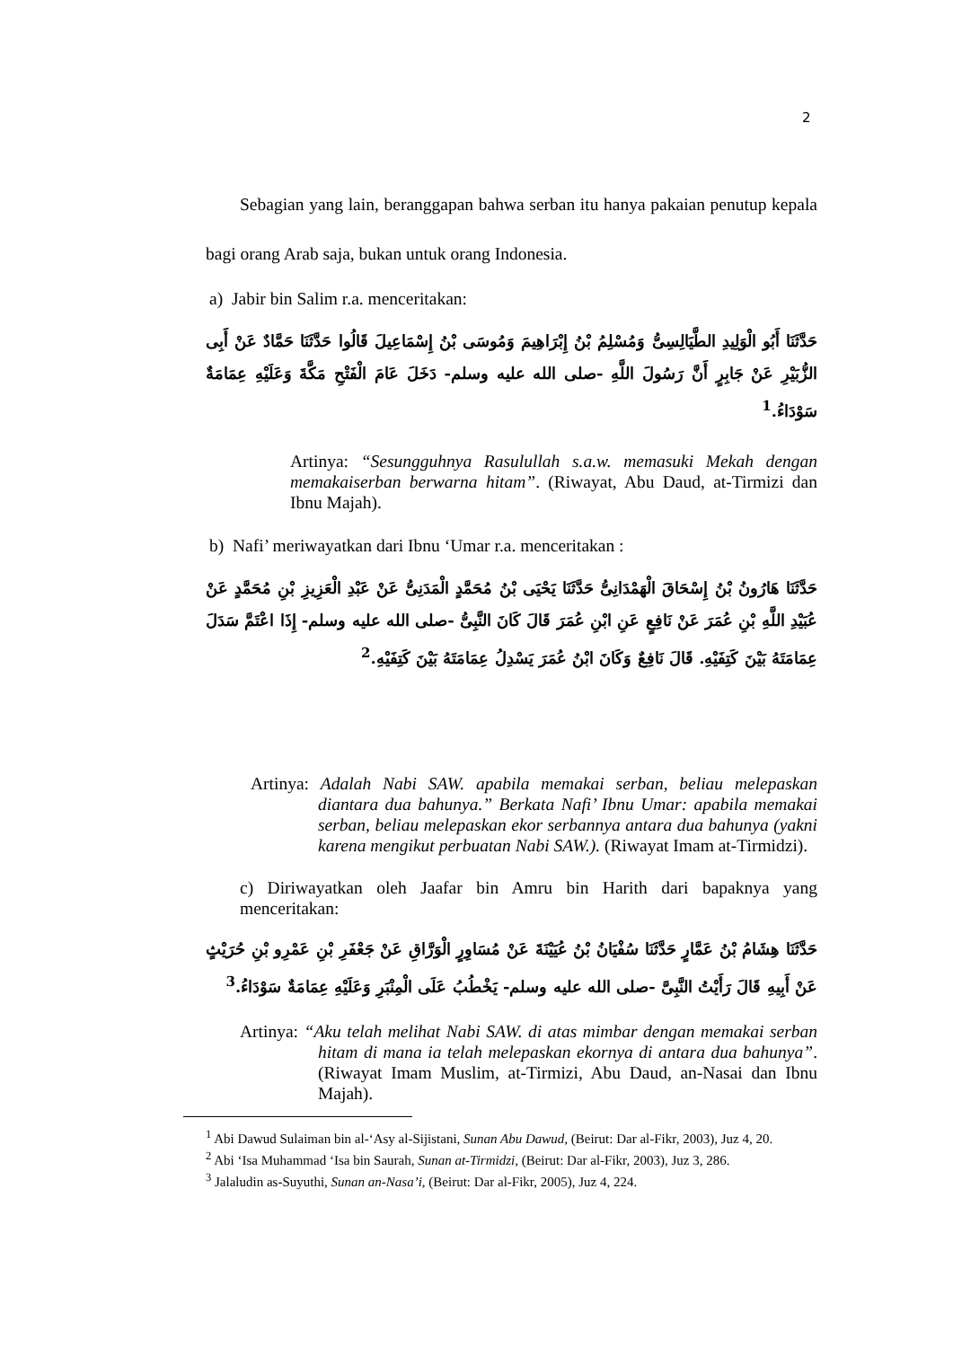2
Sebagian yang lain, beranggapan bahwa serban itu hanya pakaian penutup kepala bagi orang Arab saja, bukan untuk orang Indonesia.
a) Jabir bin Salim r.a. menceritakan:
حَدَّثَنَا أَبُو الْوَلِيدِ الطَّيَالِسِىُّ وَمُسْلِمُ بْنُ إِبْرَاهِيمَ وَمُوسَى بْنُ إِسْمَاعِيلَ قَالُوا حَدَّثَنَا حَمَّادٌ عَنْ أَبِى الزُّبَيْرِ عَنْ جَابِرٍ أَنَّ رَسُولَ اللَّهِ -صلى الله عليه وسلم- دَخَلَ عَامَ الْفَتْحِ مَكَّةَ وَعَلَيْهِ عِمَامَةٌ سَوْدَاءُ.<sup>1</sup>
Artinya: “Sesungguhnya Rasulullah s.a.w. memasuki Mekah dengan memakaiserban berwarna hitam”. (Riwayat, Abu Daud, at-Tirmizi dan Ibnu Majah).
b) Nafi’ meriwayatkan dari Ibnu ‘Umar r.a. menceritakan :
حَدَّثَنَا هَارُونُ بْنُ إِسْحَاقَ الْهَمْدَانِىُّ حَدَّثَنَا يَحْيَى بْنُ مُحَمَّدٍ الْمَدَنِىُّ عَنْ عَبْدِ الْعَزِيزِ بْنِ مُحَمَّدٍ عَنْ عُبَيْدِ اللَّهِ بْنِ عُمَرَ عَنْ نَافِعٍ عَنِ ابْنِ عُمَرَ قَالَ كَانَ النَّبِىُّ -صلى الله عليه وسلم- إِذَا اعْتَمَّ سَدَلَ عِمَامَتَهُ بَيْنَ كَتِفَيْهِ. قَالَ نَافِعٌ وَكَانَ ابْنُ عُمَرَ يَسْدِلُ عِمَامَتَهُ بَيْنَ كَتِفَيْهِ.<sup>2</sup>
Artinya: Adalah Nabi SAW. apabila memakai serban, beliau melepaskan diantara dua bahunya.” Berkata Nafi’ Ibnu Umar: apabila memakai serban, beliau melepaskan ekor serbannya antara dua bahunya (yakni karena mengikut perbuatan Nabi SAW.). (Riwayat Imam at-Tirmidzi).
c) Diriwayatkan oleh Jaafar bin Amru bin Harith dari bapaknya yang menceritakan:
حَدَّثَنَا هِشَامُ بْنُ عَمَّارٍ حَدَّثَنَا سُفْيَانُ بْنُ عُيَيْنَةَ عَنْ مُسَاوِرٍ الْوَرَّاقِ عَنْ جَعْفَرِ بْنِ عَمْرِو بْنِ حُرَيْثٍ عَنْ أَبِيهِ قَالَ رَأَيْتُ النَّبِىَّ -صلى الله عليه وسلم- يَخْطُبُ عَلَى الْمِنْبَرِ وَعَلَيْهِ عِمَامَةٌ سَوْدَاءُ.<sup>3</sup>
Artinya: “Aku telah melihat Nabi SAW. di atas mimbar dengan memakai serban hitam di mana ia telah melepaskan ekornya di antara dua bahunya”.(Riwayat Imam Muslim, at-Tirmizi, Abu Daud, an-Nasai dan Ibnu Majah).
<sup>1</sup> Abi Dawud Sulaiman bin al-‘Asy al-Sijistani, Sunan Abu Dawud, (Beirut: Dar al-Fikr, 2003), Juz 4, 20.
<sup>2</sup> Abi ‘Isa Muhammad ‘Isa bin Saurah, Sunan at-Tirmidzi, (Beirut: Dar al-Fikr, 2003), Juz 3, 286.
<sup>3</sup> Jalaludin as-Suyuthi, Sunan an-Nasa’i, (Beirut: Dar al-Fikr, 2005), Juz 4, 224.